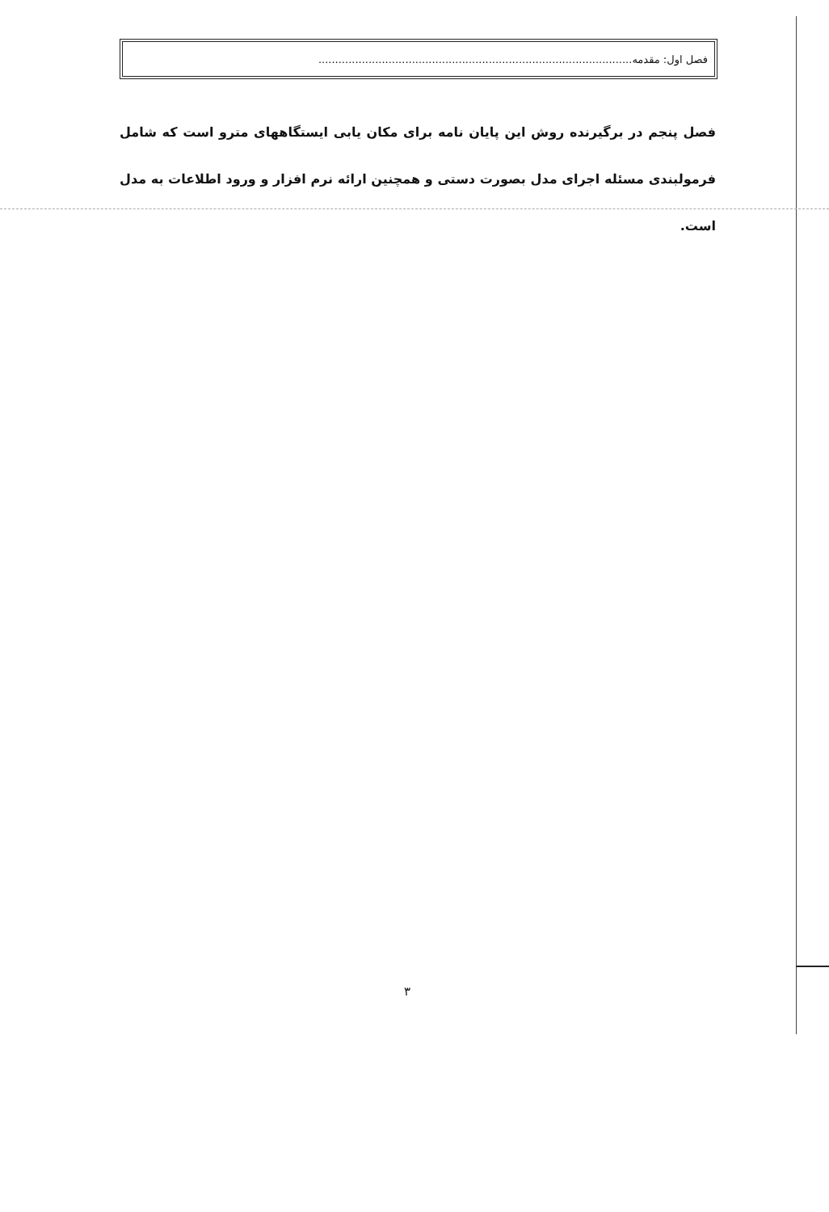فصل اول: مقدمه..............................................................................................
فصل پنجم در برگیرنده روش این پایان نامه برای مکان یابی ایستگاههای مترو است که شامل فرمولبندی مسئله اجرای مدل بصورت دستی و همچنین ارائه نرم افزار و ورود اطلاعات به مدل است.
۳